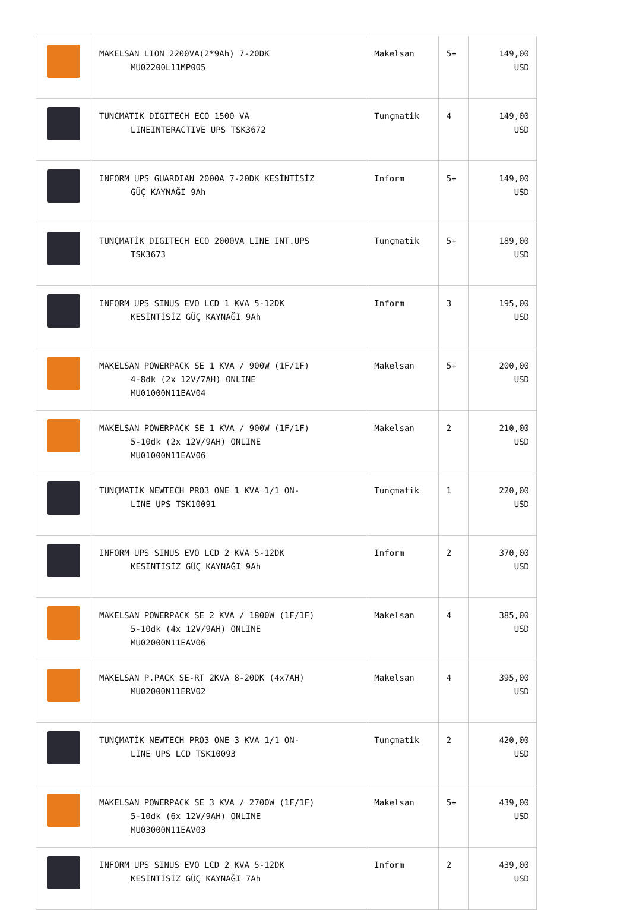| | MAKELSAN LION 2200VA(2*9Ah) 7-20DK MU02200L11MP005 | Makelsan | 5+ | 149,00 USD |
| | TUNCMATIK DIGITECH ECO 1500 VA LINEINTERACTIVE UPS TSK3672 | Tunçmatik | 4 | 149,00 USD |
| | INFORM UPS GUARDIAN 2000A 7-20DK KESİNTİSİZ GÜÇ KAYNAĞI 9Ah | Inform | 5+ | 149,00 USD |
| | TUNÇMATİK DIGITECH ECO 2000VA LINE INT.UPS TSK3673 | Tunçmatik | 5+ | 189,00 USD |
| | INFORM UPS SINUS EVO LCD 1 KVA 5-12DK KESİNTİSİZ GÜÇ KAYNAĞI 9Ah | Inform | 3 | 195,00 USD |
| | MAKELSAN POWERPACK SE 1 KVA / 900W (1F/1F) 4-8dk (2x 12V/7AH) ONLINE MU01000N11EAV04 | Makelsan | 5+ | 200,00 USD |
| | MAKELSAN POWERPACK SE 1 KVA / 900W (1F/1F) 5-10dk (2x 12V/9AH) ONLINE MU01000N11EAV06 | Makelsan | 2 | 210,00 USD |
| | TUNÇMATİK NEWTECH PRO3 ONE 1 KVA 1/1 ON- LINE UPS TSK10091 | Tunçmatik | 1 | 220,00 USD |
| | INFORM UPS SINUS EVO LCD 2 KVA 5-12DK KESİNTİSİZ GÜÇ KAYNAĞI 9Ah | Inform | 2 | 370,00 USD |
| | MAKELSAN POWERPACK SE 2 KVA / 1800W (1F/1F) 5-10dk (4x 12V/9AH) ONLINE MU02000N11EAV06 | Makelsan | 4 | 385,00 USD |
| | MAKELSAN P.PACK SE-RT 2KVA 8-20DK (4x7AH) MU02000N11ERV02 | Makelsan | 4 | 395,00 USD |
| | TUNÇMATİK NEWTECH PRO3 ONE 3 KVA 1/1 ON- LINE UPS LCD TSK10093 | Tunçmatik | 2 | 420,00 USD |
| | MAKELSAN POWERPACK SE 3 KVA / 2700W (1F/1F) 5-10dk (6x 12V/9AH) ONLINE MU03000N11EAV03 | Makelsan | 5+ | 439,00 USD |
| | INFORM UPS SINUS EVO LCD 2 KVA 5-12DK KESİNTİSİZ GÜÇ KAYNAĞI 7Ah | Inform | 2 | 439,00 USD |